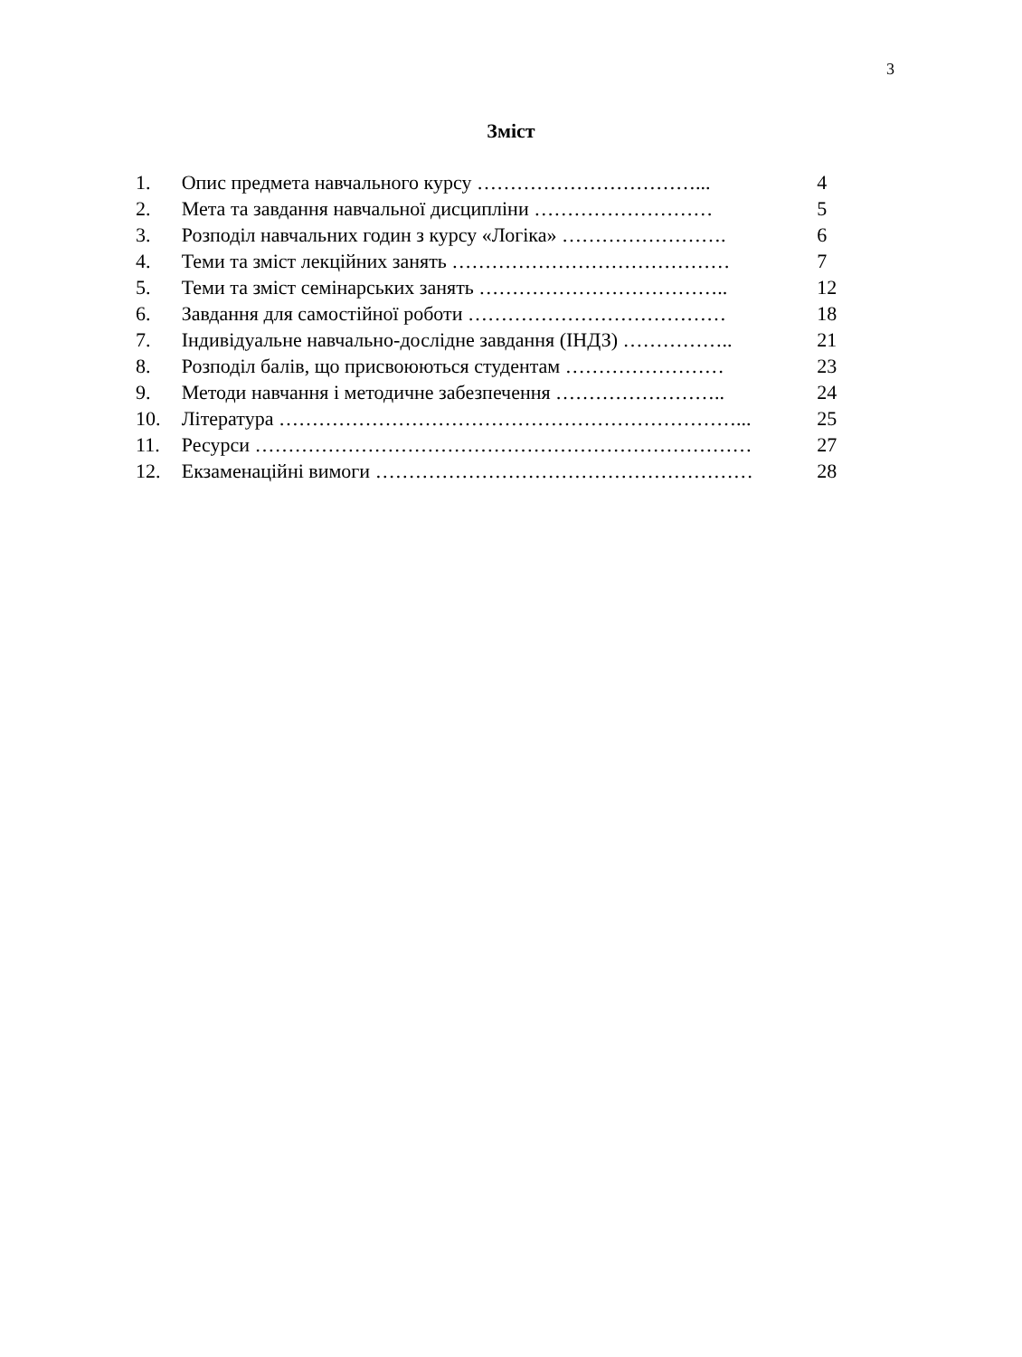3
Зміст
1. Опис предмета навчального курсу ……………………………... 4
2. Мета та завдання навчальної дисципліни ……………………… 5
3. Розподіл навчальних годин з курсу «Логіка» ……………………. 6
4. Теми та зміст лекційних занять …………………………………… 7
5. Теми та зміст семінарських занять ……………………………….. 12
6. Завдання для самостійної роботи ………………………………… 18
7. Індивідуальне навчально-дослідне завдання (ІНДЗ) …………….. 21
8. Розподіл балів, що присвоюються студентам …………………… 23
9. Методи навчання і методичне забезпечення …………………….. 24
10. Література ……………………………………………………………... 25
11. Ресурси ………………………………………………………………… 27
12. Екзаменаційні вимоги ………………………………………………… 28